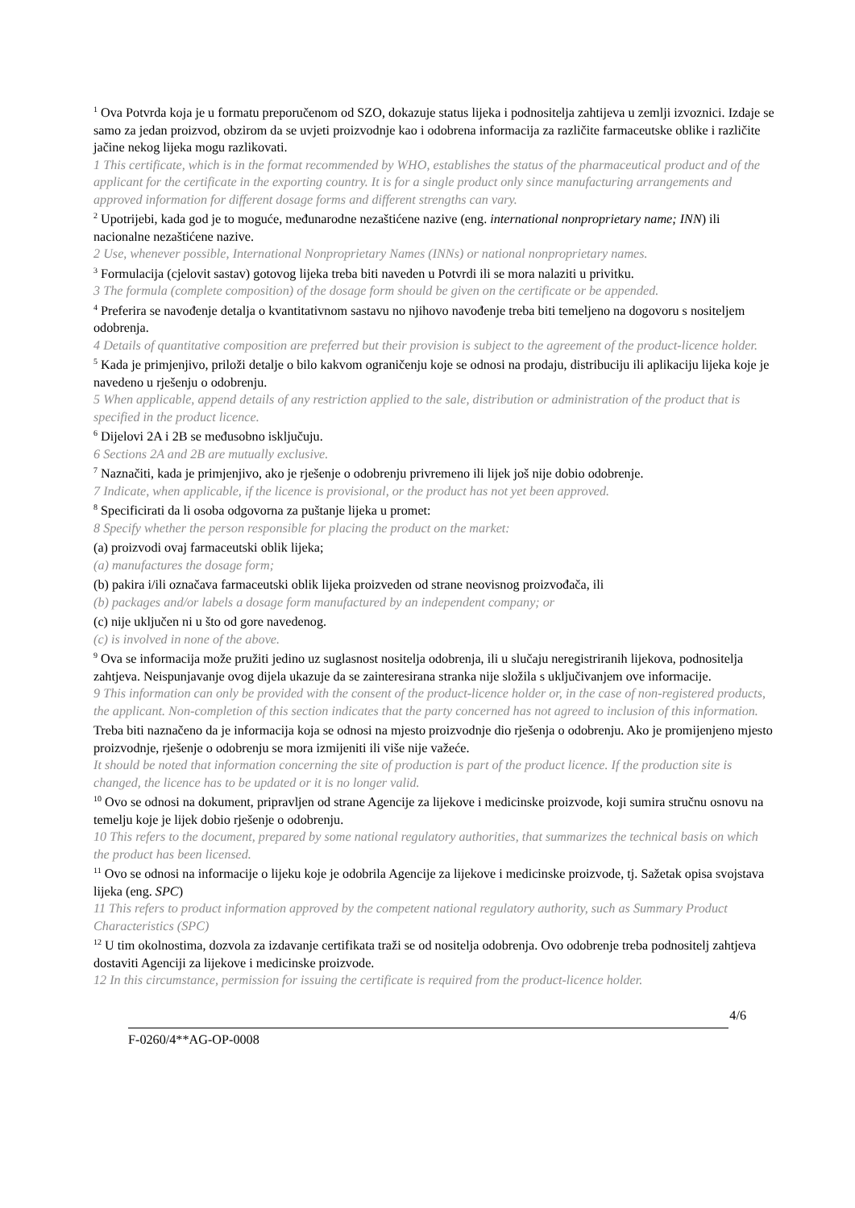<sup>1</sup> Ova Potvrda koja je u formatu preporučenom od SZO, dokazuje status lijeka i podnositelja zahtijeva u zemlji izvoznici. Izdaje se samo za jedan proizvod, obzirom da se uvjeti proizvodnje kao i odobrena informacija za različite farmaceutske oblike i različite jačine nekog lijeka mogu razlikovati.
1 This certificate, which is in the format recommended by WHO, establishes the status of the pharmaceutical product and of the applicant for the certificate in the exporting country. It is for a single product only since manufacturing arrangements and approved information for different dosage forms and different strengths can vary.
<sup>2</sup> Upotrijebi, kada god je to moguće, međunarodne nezaštićene nazive (eng. international nonproprietary name; INN) ili nacionalne nezaštićene nazive.
2 Use, whenever possible, International Nonproprietary Names (INNs) or national nonproprietary names.
<sup>3</sup> Formulacija (cjelovit sastav) gotovog lijeka treba biti naveden u Potvrdi ili se mora nalaziti u privitku.
3 The formula (complete composition) of the dosage form should be given on the certificate or be appended.
<sup>4</sup> Preferira se navođenje detalja o kvantitativnom sastavu no njihovo navođenje treba biti temeljeno na dogovoru s nositeljem odobrenja.
4 Details of quantitative composition are preferred but their provision is subject to the agreement of the product-licence holder.
<sup>5</sup> Kada je primjenjivo, priloži detalje o bilo kakvom ograničenju koje se odnosi na prodaju, distribuciju ili aplikaciju lijeka koje je navedeno u rješenju o odobrenju.
5 When applicable, append details of any restriction applied to the sale, distribution or administration of the product that is specified in the product licence.
<sup>6</sup> Dijelovi 2A i 2B se međusobno isključuju.
6 Sections 2A and 2B are mutually exclusive.
<sup>7</sup> Naznačiti, kada je primjenjivo, ako je rješenje o odobrenju privremeno ili lijek još nije dobio odobrenje.
7 Indicate, when applicable, if the licence is provisional, or the product has not yet been approved.
<sup>8</sup> Specificirati da li osoba odgovorna za puštanje lijeka u promet:
8 Specify whether the person responsible for placing the product on the market:
(a) proizvodi ovaj farmaceutski oblik lijeka;
(a) manufactures the dosage form;
(b) pakira i/ili označava farmaceutski oblik lijeka proizveden od strane neovisnog proizvođača, ili
(b) packages and/or labels a dosage form manufactured by an independent company; or
(c) nije uključen ni u što od gore navedenog.
(c) is involved in none of the above.
<sup>9</sup> Ova se informacija može pružiti jedino uz suglasnost nositelja odobrenja, ili u slučaju neregistriranih lijekova, podnositelja zahtjeva. Neispunjavanje ovog dijela ukazuje da se zainteresirana stranka nije složila s uključivanjem ove informacije.
9 This information can only be provided with the consent of the product-licence holder or, in the case of non-registered products, the applicant. Non-completion of this section indicates that the party concerned has not agreed to inclusion of this information.
Treba biti naznačeno da je informacija koja se odnosi na mjesto proizvodnje dio rješenja o odobrenju. Ako je promijenjeno mjesto proizvodnje, rješenje o odobrenju se mora izmijeniti ili više nije važeće.
It should be noted that information concerning the site of production is part of the product licence. If the production site is changed, the licence has to be updated or it is no longer valid.
<sup>10</sup> Ovo se odnosi na dokument, pripravljen od strane Agencije za lijekove i medicinske proizvode, koji sumira stručnu osnovu na temelju koje je lijek dobio rješenje o odobrenju.
10 This refers to the document, prepared by some national regulatory authorities, that summarizes the technical basis on which the product has been licensed.
<sup>11</sup> Ovo se odnosi na informacije o lijeku koje je odobrila Agencije za lijekove i medicinske proizvode, tj. Sažetak opisa svojstava lijeka (eng. SPC)
11 This refers to product information approved by the competent national regulatory authority, such as Summary Product Characteristics (SPC)
<sup>12</sup> U tim okolnostima, dozvola za izdavanje certifikata traži se od nositelja odobrenja. Ovo odobrenje treba podnositelj zahtjeva dostaviti Agenciji za lijekove i medicinske proizvode.
12 In this circumstance, permission for issuing the certificate is required from the product-licence holder.
4/6
F-0260/4**AG-OP-0008